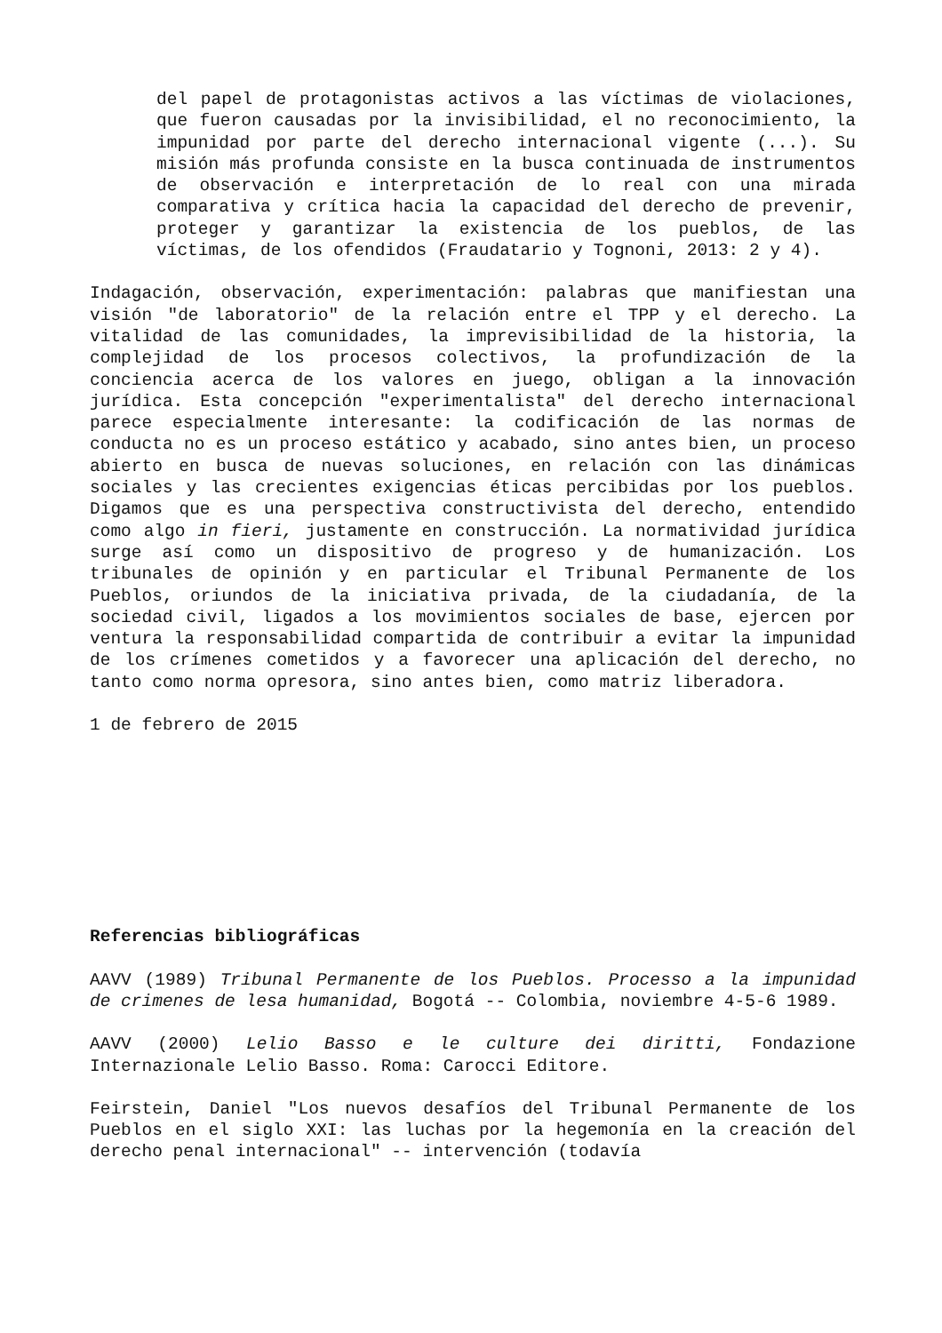del papel de protagonistas activos a las víctimas de violaciones, que fueron causadas por la invisibilidad, el no reconocimiento, la impunidad por parte del derecho internacional vigente (...). Su misión más profunda consiste en la busca continuada de instrumentos de observación e interpretación de lo real con una mirada comparativa y crítica hacia la capacidad del derecho de prevenir, proteger y garantizar la existencia de los pueblos, de las víctimas, de los ofendidos (Fraudatario y Tognoni, 2013: 2 y 4).
Indagación, observación, experimentación: palabras que manifiestan una visión "de laboratorio" de la relación entre el TPP y el derecho. La vitalidad de las comunidades, la imprevisibilidad de la historia, la complejidad de los procesos colectivos, la profundización de la conciencia acerca de los valores en juego, obligan a la innovación jurídica. Esta concepción "experimentalista" del derecho internacional parece especialmente interesante: la codificación de las normas de conducta no es un proceso estático y acabado, sino antes bien, un proceso abierto en busca de nuevas soluciones, en relación con las dinámicas sociales y las crecientes exigencias éticas percibidas por los pueblos. Digamos que es una perspectiva constructivista del derecho, entendido como algo in fieri, justamente en construcción. La normatividad jurídica surge así como un dispositivo de progreso y de humanización. Los tribunales de opinión y en particular el Tribunal Permanente de los Pueblos, oriundos de la iniciativa privada, de la ciudadanía, de la sociedad civil, ligados a los movimientos sociales de base, ejercen por ventura la responsabilidad compartida de contribuir a evitar la impunidad de los crímenes cometidos y a favorecer una aplicación del derecho, no tanto como norma opresora, sino antes bien, como matriz liberadora.
1 de febrero de 2015
Referencias bibliográficas
AAVV (1989) Tribunal Permanente de los Pueblos. Processo a la impunidad de crimenes de lesa humanidad, Bogotá -- Colombia, noviembre 4-5-6 1989.
AAVV (2000) Lelio Basso e le culture dei diritti, Fondazione Internazionale Lelio Basso. Roma: Carocci Editore.
Feirstein, Daniel "Los nuevos desafíos del Tribunal Permanente de los Pueblos en el siglo XXI: las luchas por la hegemonía en la creación del derecho penal internacional" -- intervención (todavía